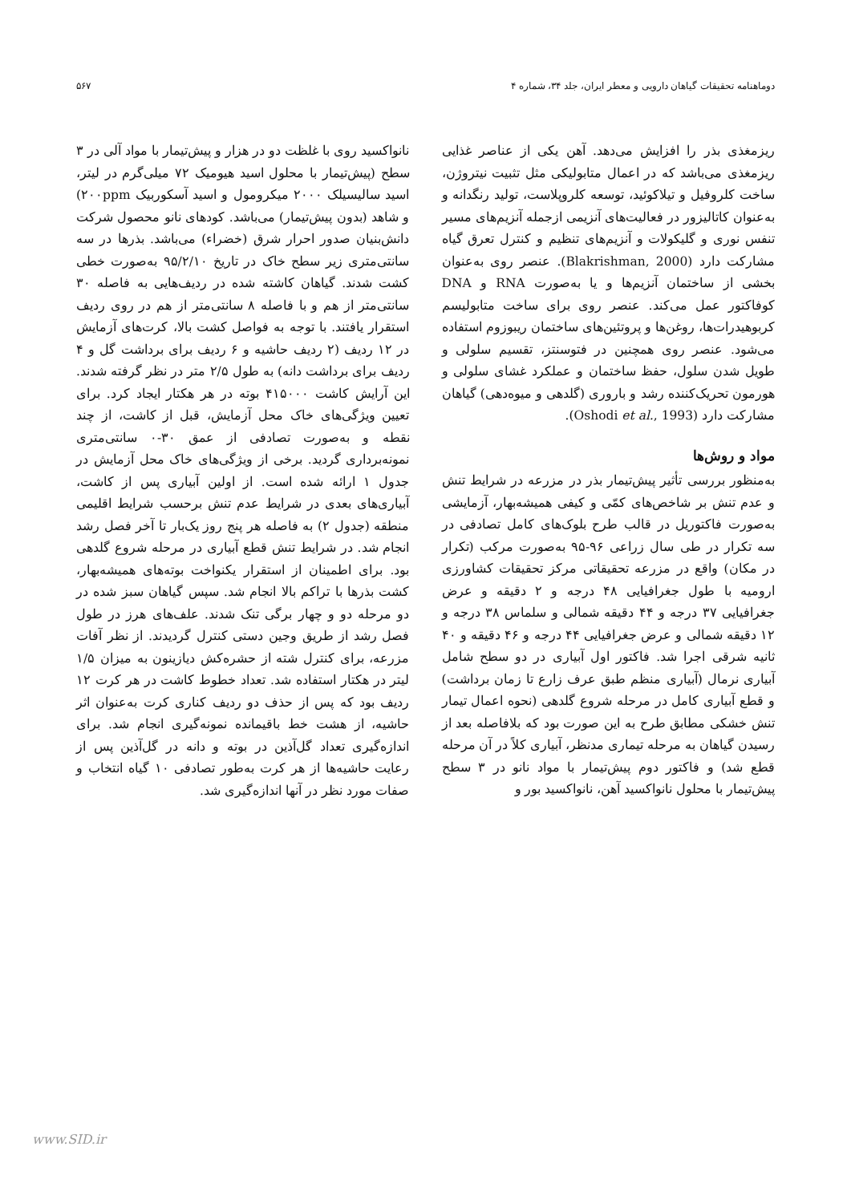دوماهنامه تحقیقات گیاهان دارویی و معطر ایران، جلد ۳۴، شماره ۴ ۵۶۷
ریزمغذی بذر را افزایش می‌دهد. آهن یکی از عناصر غذایی ریزمغذی می‌باشد که در اعمال متابولیکی مثل تثبیت نیتروژن، ساخت کلروفیل و تیلاکوئید، توسعه کلروپلاست، تولید رنگدانه و به‌عنوان کاتالیزور در فعالیت‌های آنزیمی ازجمله آنزیم‌های مسیر تنفس نوری و گلیکولات و آنزیم‌های تنظیم و کنترل تعرق گیاه مشارکت دارد (Blakrishman, 2000). عنصر روی به‌عنوان بخشی از ساختمان آنزیم‌ها و یا به‌صورت RNA و DNA کوفاکتور عمل می‌کند. عنصر روی برای ساخت متابولیسم کربوهیدرات‌ها، روغن‌ها و پروتئین‌های ساختمان ریبوزوم استفاده می‌شود. عنصر روی همچنین در فتوسنتز، تقسیم سلولی و طویل شدن سلول، حفظ ساختمان و عملکرد غشای سلولی و هورمون تحریک‌کننده رشد و باروری (گلدهی و میوه‌دهی) گیاهان مشارکت دارد (Oshodi et al., 1993).
مواد و روش‌ها
به‌منظور بررسی تأثیر پیش‌تیمار بذر در مزرعه در شرایط تنش و عدم تنش بر شاخص‌های کمّی و کیفی همیشه‌بهار، آزمایشی به‌صورت فاکتوریل در قالب طرح بلوک‌های کامل تصادفی در سه تکرار در طی سال زراعی ۹۶-۹۵ به‌صورت مرکب (تکرار در مکان) واقع در مزرعه تحقیقاتی مرکز تحقیقات کشاورزی ارومیه با طول جغرافیایی ۴۸ درجه و ۲ دقیقه و عرض جغرافیایی ۳۷ درجه و ۴۴ دقیقه شمالی و سلماس ۳۸ درجه و ۱۲ دقیقه شمالی و عرض جغرافیایی ۴۴ درجه و ۴۶ دقیقه و ۴۰ ثانیه شرقی اجرا شد. فاکتور اول آبیاری در دو سطح شامل آبیاری نرمال (آبیاری منظم طبق عرف زارع تا زمان برداشت) و قطع آبیاری کامل در مرحله شروع گلدهی (نحوه اعمال تیمار تنش خشکی مطابق طرح به این صورت بود که بلافاصله بعد از رسیدن گیاهان به مرحله تیماری مدنظر، آبیاری کلاً در آن مرحله قطع شد) و فاکتور دوم پیش‌تیمار با مواد نانو در ۳ سطح پیش‌تیمار با محلول نانواکسید آهن، نانواکسید بور و
نانواکسید روی با غلظت دو در هزار و پیش‌تیمار با مواد آلی در ۳ سطح (پیش‌تیمار با محلول اسید هیومیک ۷۲ میلی‌گرم در لیتر، اسید سالیسیلک ۲۰۰۰ میکرومول و اسید آسکوربیک ۲۰۰ppm) و شاهد (بدون پیش‌تیمار) می‌باشد. کودهای نانو محصول شرکت دانش‌بنیان صدور احرار شرق (خضراء) می‌باشد. بذرها در سه سانتی‌متری زیر سطح خاک در تاریخ ۹۵/۲/۱۰ به‌صورت خطی کشت شدند. گیاهان کاشته شده در ردیف‌هایی به فاصله ۳۰ سانتی‌متر از هم و با فاصله ۸ سانتی‌متر از هم در روی ردیف استقرار یافتند. با توجه به فواصل کشت بالا، کرت‌های آزمایش در ۱۲ ردیف (۲ ردیف حاشیه و ۶ ردیف برای برداشت گل و ۴ ردیف برای برداشت دانه) به طول ۲/۵ متر در نظر گرفته شدند. این آرایش کاشت ۴۱۵۰۰۰ بوته در هر هکتار ایجاد کرد. برای تعیین ویژگی‌های خاک محل آزمایش، قبل از کاشت، از چند نقطه و به‌صورت تصادفی از عمق ۳۰-۰ سانتی‌متری نمونه‌برداری گردید. برخی از ویژگی‌های خاک محل آزمایش در جدول ۱ ارائه شده است. از اولین آبیاری پس از کاشت، آبیاری‌های بعدی در شرایط عدم تنش برحسب شرایط اقلیمی منطقه (جدول ۲) به فاصله هر پنج روز یک‌بار تا آخر فصل رشد انجام شد. در شرایط تنش قطع آبیاری در مرحله شروع گلدهی بود. برای اطمینان از استقرار یکنواخت بوته‌های همیشه‌بهار، کشت بذرها با تراکم بالا انجام شد. سپس گیاهان سبز شده در دو مرحله دو و چهار برگی تنک شدند. علف‌های هرز در طول فصل رشد از طریق وجین دستی کنترل گردیدند. از نظر آفات مزرعه، برای کنترل شته از حشره‌کش دیازینون به میزان ۱/۵ لیتر در هکتار استفاده شد. تعداد خطوط کاشت در هر کرت ۱۲ ردیف بود که پس از حذف دو ردیف کناری کرت به‌عنوان اثر حاشیه، از هشت خط باقیمانده نمونه‌گیری انجام شد. برای اندازه‌گیری تعداد گل‌آذین در بوته و دانه در گل‌آذین پس از رعایت حاشیه‌ها از هر کرت به‌طور تصادفی ۱۰ گیاه انتخاب و صفات مورد نظر در آنها اندازه‌گیری شد.
www.SID.ir